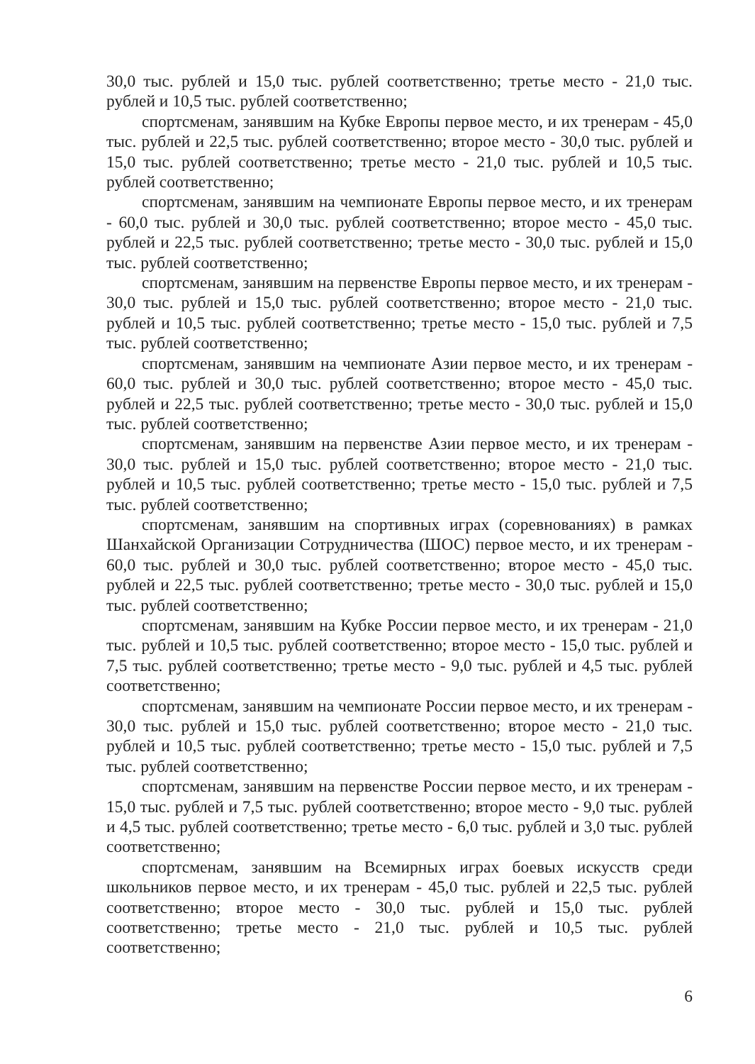30,0 тыс. рублей и 15,0 тыс. рублей соответственно; третье место - 21,0 тыс. рублей и 10,5 тыс. рублей соответственно;
спортсменам, занявшим на Кубке Европы первое место, и их тренерам - 45,0 тыс. рублей и 22,5 тыс. рублей соответственно; второе место - 30,0 тыс. рублей и 15,0 тыс. рублей соответственно; третье место - 21,0 тыс. рублей и 10,5 тыс. рублей соответственно;
спортсменам, занявшим на чемпионате Европы первое место, и их тренерам - 60,0 тыс. рублей и 30,0 тыс. рублей соответственно; второе место - 45,0 тыс. рублей и 22,5 тыс. рублей соответственно; третье место - 30,0 тыс. рублей и 15,0 тыс. рублей соответственно;
спортсменам, занявшим на первенстве Европы первое место, и их тренерам - 30,0 тыс. рублей и 15,0 тыс. рублей соответственно; второе место - 21,0 тыс. рублей и 10,5 тыс. рублей соответственно; третье место - 15,0 тыс. рублей и 7,5 тыс. рублей соответственно;
спортсменам, занявшим на чемпионате Азии первое место, и их тренерам - 60,0 тыс. рублей и 30,0 тыс. рублей соответственно; второе место - 45,0 тыс. рублей и 22,5 тыс. рублей соответственно; третье место - 30,0 тыс. рублей и 15,0 тыс. рублей соответственно;
спортсменам, занявшим на первенстве Азии первое место, и их тренерам - 30,0 тыс. рублей и 15,0 тыс. рублей соответственно; второе место - 21,0 тыс. рублей и 10,5 тыс. рублей соответственно; третье место - 15,0 тыс. рублей и 7,5 тыс. рублей соответственно;
спортсменам, занявшим на спортивных играх (соревнованиях) в рамках Шанхайской Организации Сотрудничества (ШОС) первое место, и их тренерам - 60,0 тыс. рублей и 30,0 тыс. рублей соответственно; второе место - 45,0 тыс. рублей и 22,5 тыс. рублей соответственно; третье место - 30,0 тыс. рублей и 15,0 тыс. рублей соответственно;
спортсменам, занявшим на Кубке России первое место, и их тренерам - 21,0 тыс. рублей и 10,5 тыс. рублей соответственно; второе место - 15,0 тыс. рублей и 7,5 тыс. рублей соответственно; третье место - 9,0 тыс. рублей и 4,5 тыс. рублей соответственно;
спортсменам, занявшим на чемпионате России первое место, и их тренерам - 30,0 тыс. рублей и 15,0 тыс. рублей соответственно; второе место - 21,0 тыс. рублей и 10,5 тыс. рублей соответственно; третье место - 15,0 тыс. рублей и 7,5 тыс. рублей соответственно;
спортсменам, занявшим на первенстве России первое место, и их тренерам - 15,0 тыс. рублей и 7,5 тыс. рублей соответственно; второе место - 9,0 тыс. рублей и 4,5 тыс. рублей соответственно; третье место - 6,0 тыс. рублей и 3,0 тыс. рублей соответственно;
спортсменам, занявшим на Всемирных играх боевых искусств среди школьников первое место, и их тренерам - 45,0 тыс. рублей и 22,5 тыс. рублей соответственно; второе место - 30,0 тыс. рублей и 15,0 тыс. рублей соответственно; третье место - 21,0 тыс. рублей и 10,5 тыс. рублей соответственно;
6